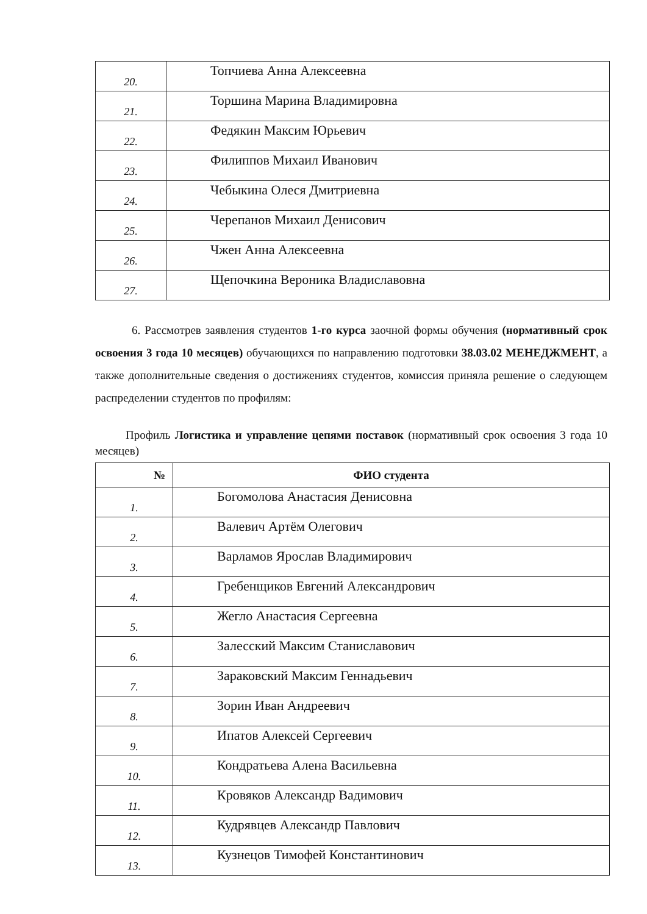| 20. | Топчиева Анна Алексеевна |
| 21. | Торшина Марина Владимировна |
| 22. | Федякин Максим Юрьевич |
| 23. | Филиппов Михаил Иванович |
| 24. | Чебыкина Олеся Дмитриевна |
| 25. | Черепанов Михаил Денисович |
| 26. | Чжен Анна Алексеевна |
| 27. | Щепочкина Вероника Владиславовна |
6. Рассмотрев заявления студентов 1-го курса заочной формы обучения (нормативный срок освоения 3 года 10 месяцев) обучающихся по направлению подготовки 38.03.02 МЕНЕДЖМЕНТ, а также дополнительные сведения о достижениях студентов, комиссия приняла решение о следующем распределении студентов по профилям:
Профиль Логистика и управление цепями поставок (нормативный срок освоения 3 года 10 месяцев)
| № | ФИО студента |
| --- | --- |
| 1. | Богомолова Анастасия Денисовна |
| 2. | Валевич Артём Олегович |
| 3. | Варламов Ярослав Владимирович |
| 4. | Гребенщиков Евгений Александрович |
| 5. | Жегло Анастасия Сергеевна |
| 6. | Залесский Максим Станиславович |
| 7. | Зараковский Максим Геннадьевич |
| 8. | Зорин Иван Андреевич |
| 9. | Ипатов Алексей Сергеевич |
| 10. | Кондратьева Алена Васильевна |
| 11. | Кровяков Александр Вадимович |
| 12. | Кудрявцев Александр Павлович |
| 13. | Кузнецов Тимофей Константинович |